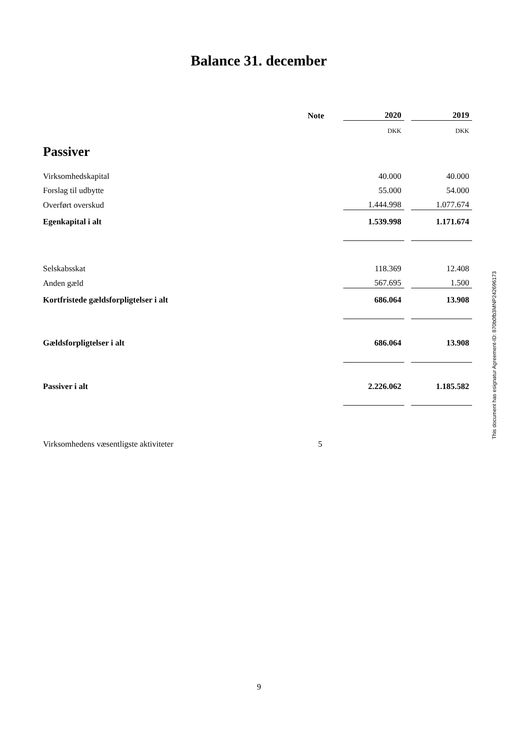Balance 31. december
| | Note | | 2020 | | 2019 |
| | | | DKK | | DKK |
| Passiver | | | | | |
| Virksomhedskapital | | | 40.000 | | 40.000 |
| Forslag til udbytte | | | 55.000 | | 54.000 |
| Overført overskud | | | 1.444.998 | | 1.077.674 |
| Egenkapital i alt | | | 1.539.998 | | 1.171.674 |
| Selskabsskat | | | 118.369 | | 12.408 |
| Anden gæld | | | 567.695 | | 1.500 |
| Kortfristede gældsforpligtelser i alt | | | 686.064 | | 13.908 |
| Gældsforpligtelser i alt | | | 686.064 | | 13.908 |
| Passiver i alt | | | 2.226.062 | | 1.185.582 |
| Virksomhedens væsentligste aktiviteter | 5 | | | | |
9
This document has esignatur Agreement-ID: 870b0fb3MNP242696173